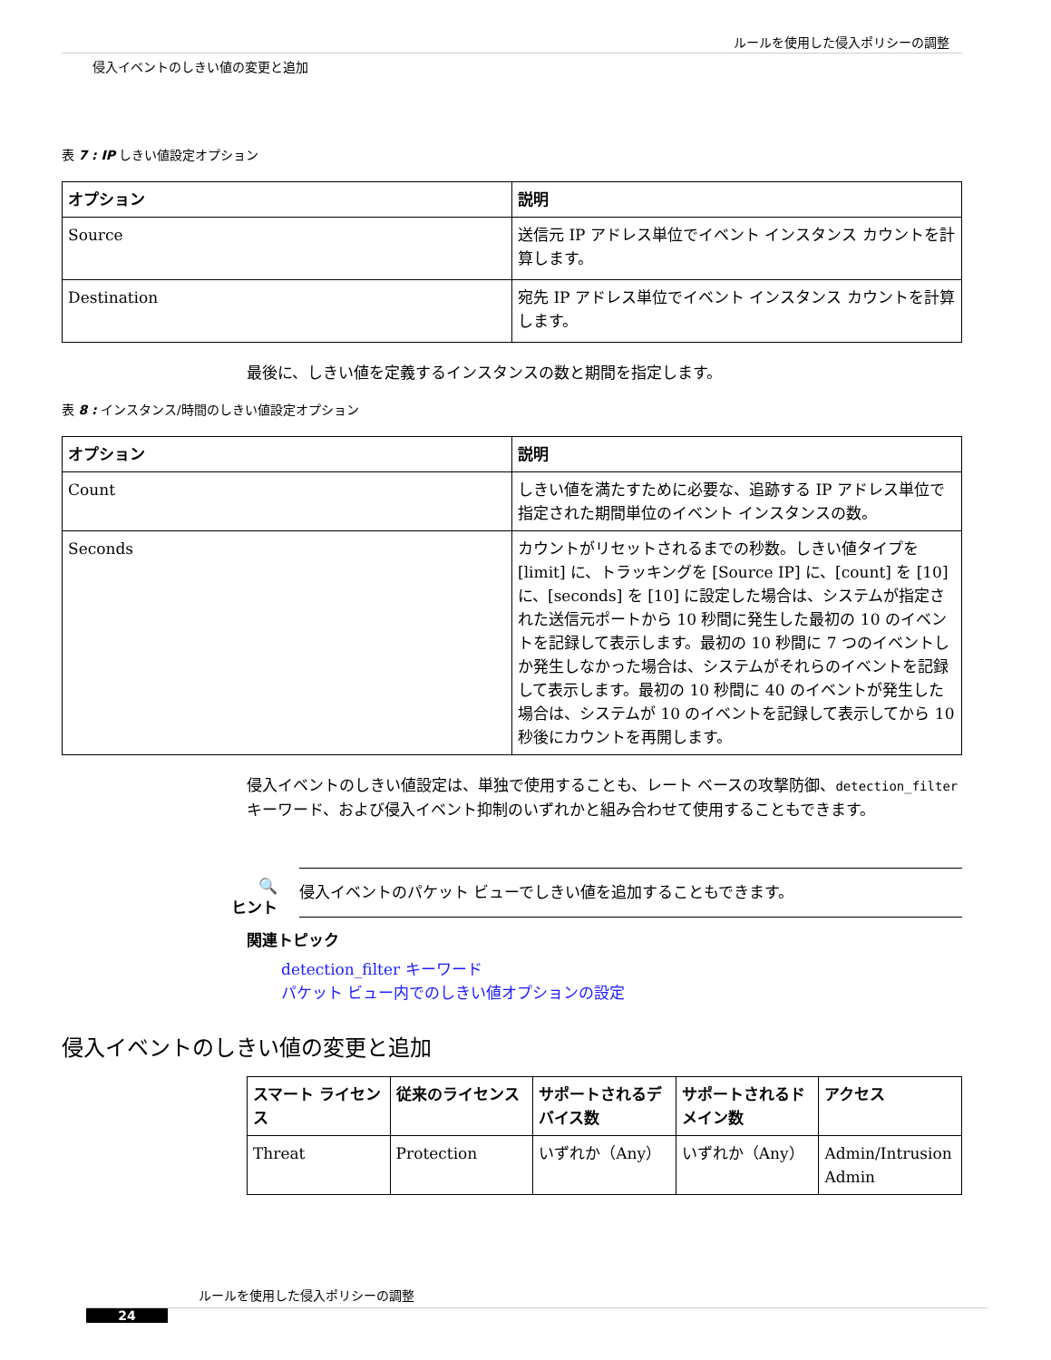ルールを使用した侵入ポリシーの調整
侵入イベントのしきい値の変更と追加
表 7 : IP しきい値設定オプション
| オプション | 説明 |
| --- | --- |
| Source | 送信元 IP アドレス単位でイベント インスタンス カウントを計算します。 |
| Destination | 宛先 IP アドレス単位でイベント インスタンス カウントを計算します。 |
最後に、しきい値を定義するインスタンスの数と期間を指定します。
表 8 : インスタンス/時間のしきい値設定オプション
| オプション | 説明 |
| --- | --- |
| Count | しきい値を満たすために必要な、追跡する IP アドレス単位で指定された期間単位のイベント インスタンスの数。 |
| Seconds | カウントがリセットされるまでの秒数。しきい値タイプを [limit] に、トラッキングを [Source IP] に、[count] を [10] に、[seconds] を [10] に設定した場合は、システムが指定された送信元ポートから 10 秒間に発生した最初の 10 のイベントを記録して表示します。最初の 10 秒間に 7 つのイベントしか発生しなかった場合は、システムがそれらのイベントを記録して表示します。最初の 10 秒間に 40 のイベントが発生した場合は、システムが 10 のイベントを記録して表示してから 10 秒後にカウントを再開します。 |
侵入イベントのしきい値設定は、単独で使用することも、レート ベースの攻撃防御、detection_filter キーワード、および侵入イベント抑制のいずれかと組み合わせて使用することもできます。
🔍
ヒント
侵入イベントのパケット ビューでしきい値を追加することもできます。
関連トピック
detection_filter キーワード
パケット ビュー内でのしきい値オプションの設定
侵入イベントのしきい値の変更と追加
| スマート ライセンス | 従来のライセンス | サポートされるデバイス数 | サポートされるドメイン数 | アクセス |
| --- | --- | --- | --- | --- |
| Threat | Protection | いずれか（Any） | いずれか（Any） | Admin/Intrusion Admin |
ルールを使用した侵入ポリシーの調整
24